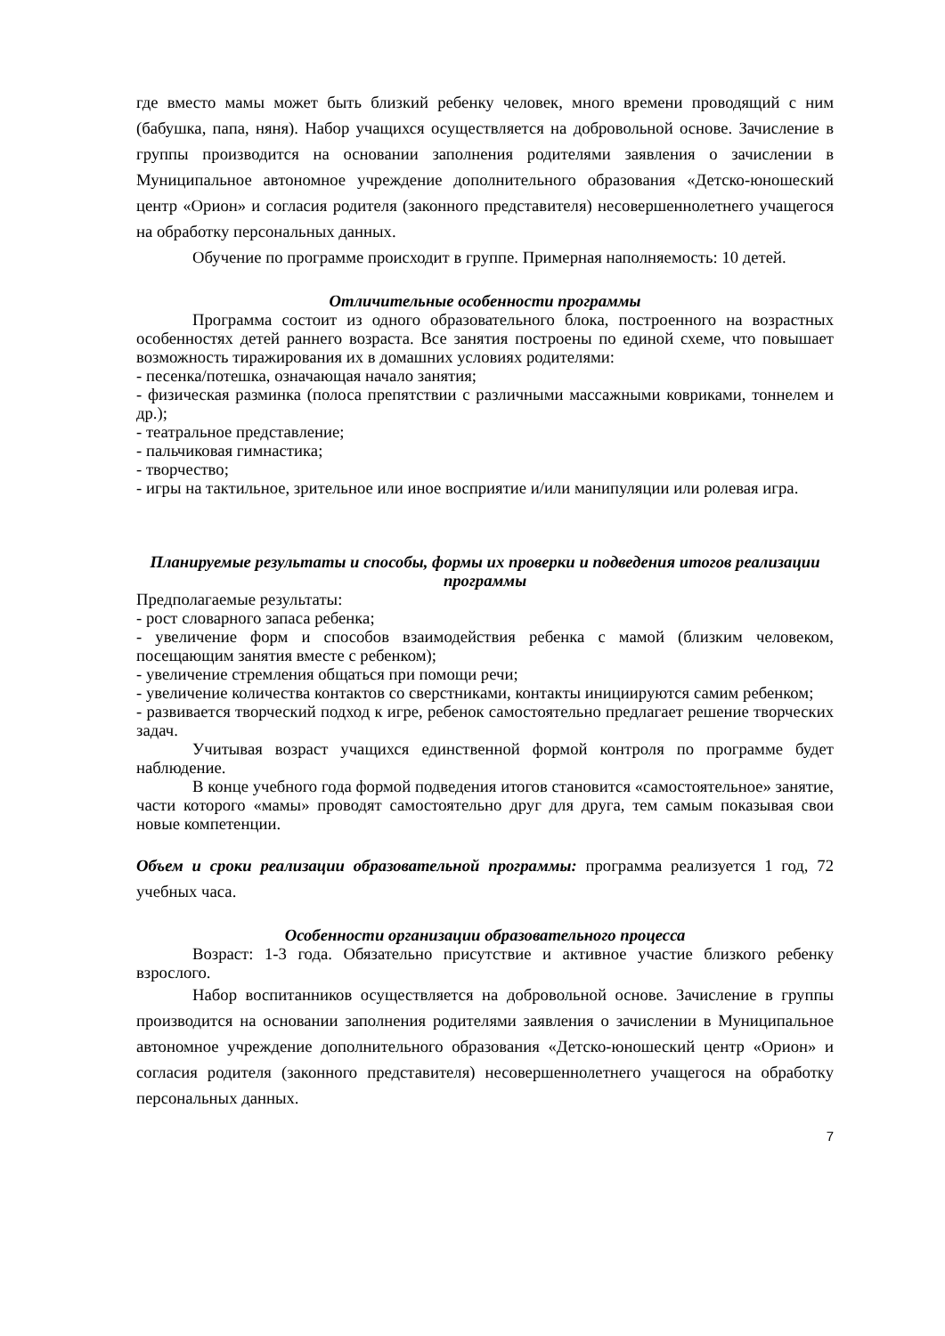где вместо мамы может быть близкий ребенку человек, много времени проводящий с ним (бабушка, папа, няня). Набор учащихся осуществляется на добровольной основе. Зачисление в группы производится на основании заполнения родителями заявления о зачислении в Муниципальное автономное учреждение дополнительного образования «Детско-юношеский центр «Орион» и согласия родителя (законного представителя) несовершеннолетнего учащегося на обработку персональных данных.
Обучение по программе происходит в группе. Примерная наполняемость: 10 детей.
Отличительные особенности программы
Программа состоит из одного образовательного блока, построенного на возрастных особенностях детей раннего возраста. Все занятия построены по единой схеме, что повышает возможность тиражирования их в домашних условиях родителями:
- песенка/потешка, означающая начало занятия;
- физическая разминка (полоса препятствии с различными массажными ковриками, тоннелем и др.);
- театральное представление;
- пальчиковая гимнастика;
- творчество;
- игры на тактильное, зрительное или иное восприятие и/или манипуляции или ролевая игра.
Планируемые результаты и способы, формы их проверки и подведения итогов реализации программы
Предполагаемые результаты:
- рост словарного запаса ребенка;
- увеличение форм и способов взаимодействия ребенка с мамой (близким человеком, посещающим занятия вместе с ребенком);
- увеличение стремления общаться при помощи речи;
- увеличение количества контактов со сверстниками, контакты инициируются самим ребенком;
- развивается творческий подход к игре, ребенок самостоятельно предлагает решение творческих задач.
Учитывая возраст учащихся единственной формой контроля по программе будет наблюдение.
В конце учебного года формой подведения итогов становится «самостоятельное» занятие, части которого «мамы» проводят самостоятельно друг для друга, тем самым показывая свои новые компетенции.
Объем и сроки реализации образовательной программы: программа реализуется 1 год, 72 учебных часа.
Особенности организации образовательного процесса
Возраст: 1-3 года. Обязательно присутствие и активное участие близкого ребенку взрослого.
Набор воспитанников осуществляется на добровольной основе. Зачисление в группы производится на основании заполнения родителями заявления о зачислении в Муниципальное автономное учреждение дополнительного образования «Детско-юношеский центр «Орион» и согласия родителя (законного представителя) несовершеннолетнего учащегося на обработку персональных данных.
7